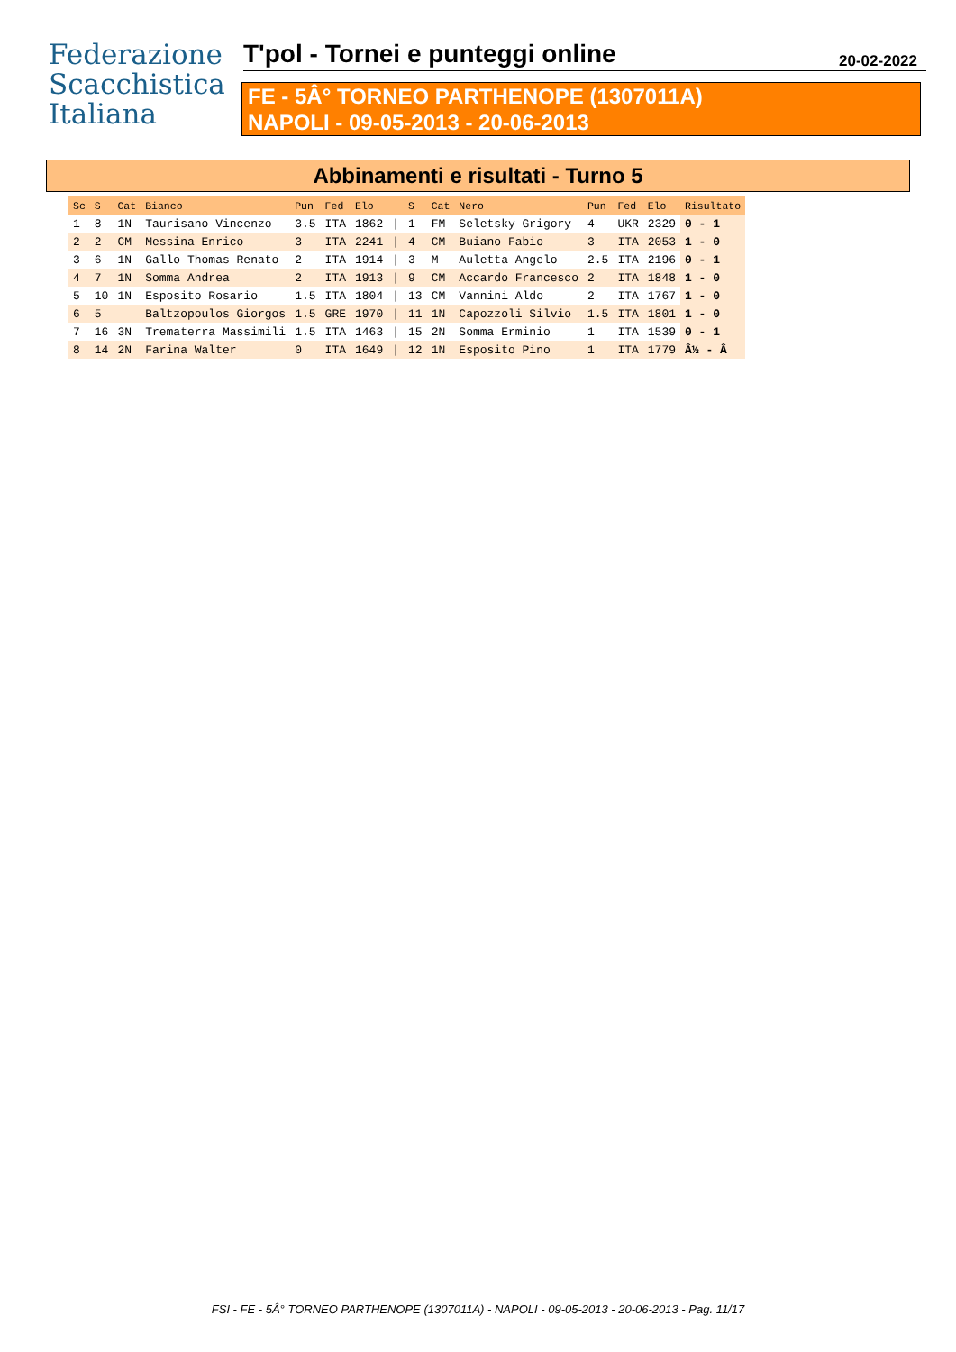Federazione
Scacchistica
Italiana
T'pol - Tornei e punteggi online
20-02-2022
FE - 5Â° TORNEO PARTHENOPE (1307011A)
NAPOLI - 09-05-2013 - 20-06-2013
Abbinamenti e risultati - Turno 5
| Sc | S | Cat | Bianco | Pun | Fed | Elo | | S | Cat | Nero | Pun | Fed | Elo | Risultato |
| --- | --- | --- | --- | --- | --- | --- | --- | --- | --- | --- | --- | --- | --- | --- |
| 1 | 8 | 1N | Taurisano Vincenzo | 3.5 | ITA | 1862 | / | 1 | FM | Seletsky Grigory | 4 | UKR | 2329 | 0 - 1 |
| 2 | 2 | CM | Messina Enrico | 3 | ITA | 2241 | / | 4 | CM | Buiano Fabio | 3 | ITA | 2053 | 1 - 0 |
| 3 | 6 | 1N | Gallo Thomas Renato | 2 | ITA | 1914 | / | 3 | M | Auletta Angelo | 2.5 | ITA | 2196 | 0 - 1 |
| 4 | 7 | 1N | Somma Andrea | 2 | ITA | 1913 | / | 9 | CM | Accardo Francesco | 2 | ITA | 1848 | 1 - 0 |
| 5 | 10 | 1N | Esposito Rosario | 1.5 | ITA | 1804 | / | 13 | CM | Vannini Aldo | 2 | ITA | 1767 | 1 - 0 |
| 6 | 5 | | Baltzopoulos Giorgos | 1.5 | GRE | 1970 | / | 11 | 1N | Capozzoli Silvio | 1.5 | ITA | 1801 | 1 - 0 |
| 7 | 16 | 3N | Trematerra Massimili | 1.5 | ITA | 1463 | / | 15 | 2N | Somma Erminio | 1 | ITA | 1539 | 0 - 1 |
| 8 | 14 | 2N | Farina Walter | 0 | ITA | 1649 | / | 12 | 1N | Esposito Pino | 1 | ITA | 1779 | Â½ - Â |
FSI - FE - 5Â° TORNEO PARTHENOPE (1307011A) - NAPOLI - 09-05-2013 - 20-06-2013 - Pag. 11/17